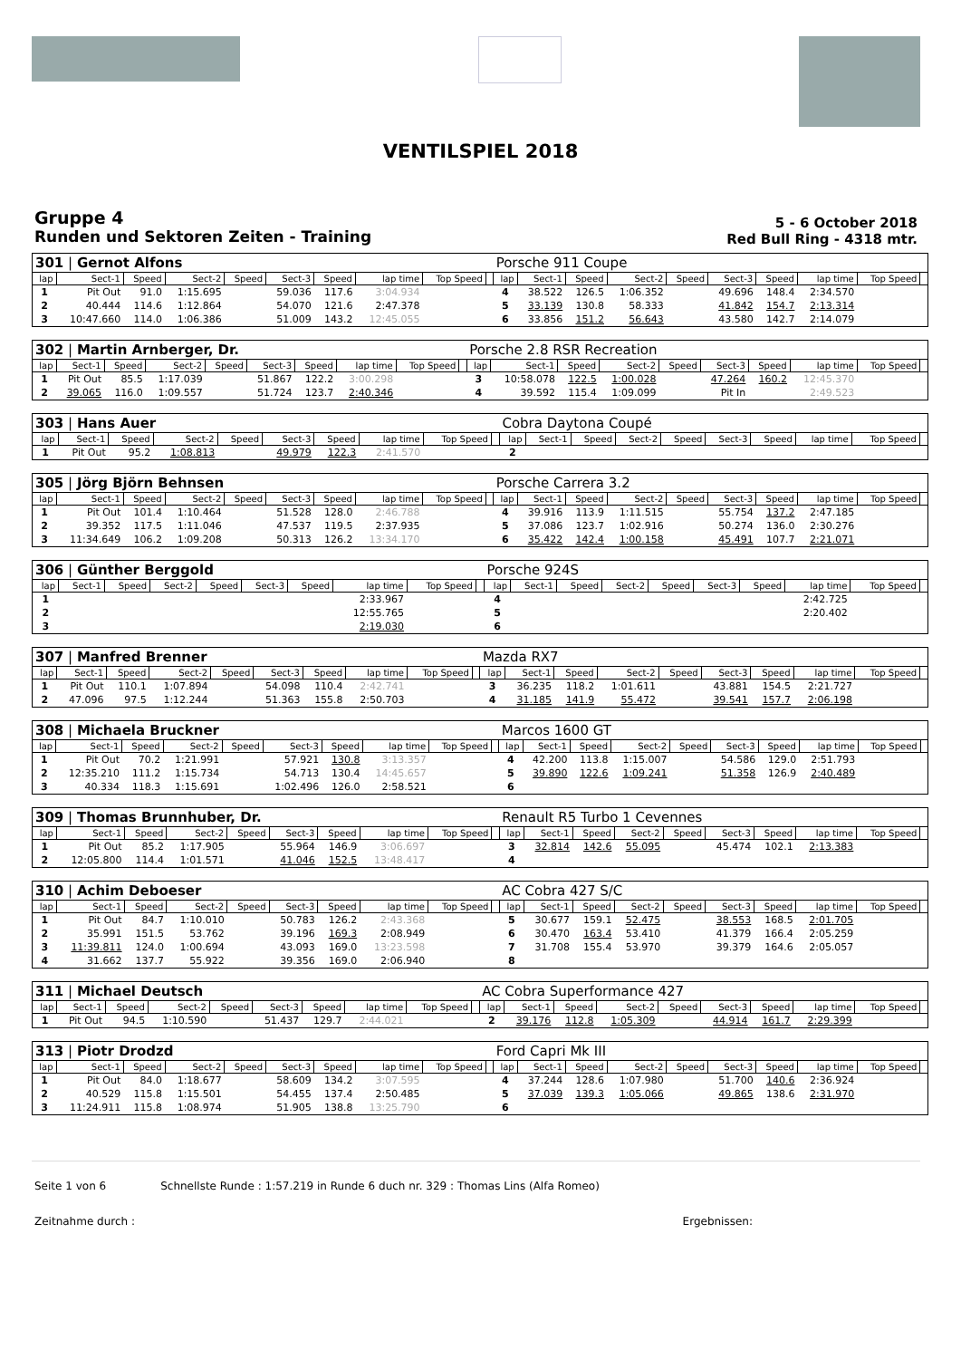VENTILSPIEL 2018
Gruppe 4
Runden und Sektoren Zeiten - Training
5 - 6 October 2018
Red Bull Ring - 4318 mtr.
| 301 / Gernot Alfons | | | | | | | | | | Porsche 911 Coupe | | | | | | | | | |
| lap | Sect-1 | Speed | Sect-2 | Speed | Sect-3 | Speed | lap time | Top Speed | | lap | Sect-1 | Speed | Sect-2 | Speed | Sect-3 | Speed | lap time | Top Speed | |
| 1 | Pit Out | 91.0 | 1:15.695 | | 59.036 | 117.6 | 3:04.934 | | | 4 | 38.522 | 126.5 | 1:06.352 | | 49.696 | 148.4 | 2:34.570 | | |
| 2 | 40.444 | 114.6 | 1:12.864 | | 54.070 | 121.6 | 2:47.378 | | | 5 | 33.139 | 130.8 | 58.333 | | 41.842 | 154.7 | 2:13.314 | | |
| 3 | 10:47.660 | 114.0 | 1:06.386 | | 51.009 | 143.2 | 12:45.055 | | | 6 | 33.856 | 151.2 | 56.643 | | 43.580 | 142.7 | 2:14.079 | | |
| 302 / Martin Arnberger, Dr. | | | | | | | | | | Porsche 2.8 RSR Recreation | | | | | | | | | |
| lap | Sect-1 | Speed | Sect-2 | Speed | Sect-3 | Speed | lap time | Top Speed | | lap | Sect-1 | Speed | Sect-2 | Speed | Sect-3 | Speed | lap time | Top Speed | |
| 1 | Pit Out | 85.5 | 1:17.039 | | 51.867 | 122.2 | 3:00.298 | | | 3 | 10:58.078 | 122.5 | 1:00.028 | | 47.264 | 160.2 | 12:45.370 | | |
| 2 | 39.065 | 116.0 | 1:09.557 | | 51.724 | 123.7 | 2:40.346 | | | 4 | 39.592 | 115.4 | 1:09.099 | | Pit In | | 2:49.523 | | |
| 303 / Hans Auer | | | | | | | | | | Cobra Daytona Coupé | | | | | | | | | |
| lap | Sect-1 | Speed | Sect-2 | Speed | Sect-3 | Speed | lap time | Top Speed | | lap | Sect-1 | Speed | Sect-2 | Speed | Sect-3 | Speed | lap time | Top Speed | |
| 1 | Pit Out | 95.2 | 1:08.813 | | 49.979 | 122.3 | 2:41.570 | | | 2 | | | | | | | | | |
| 305 / Jörg Björn Behnsen | | | | | | | | | | Porsche Carrera 3.2 | | | | | | | | | |
| lap | Sect-1 | Speed | Sect-2 | Speed | Sect-3 | Speed | lap time | Top Speed | | lap | Sect-1 | Speed | Sect-2 | Speed | Sect-3 | Speed | lap time | Top Speed | |
| 1 | Pit Out | 101.4 | 1:10.464 | | 51.528 | 128.0 | 2:46.788 | | | 4 | 39.916 | 113.9 | 1:11.515 | | 55.754 | 137.2 | 2:47.185 | | |
| 2 | 39.352 | 117.5 | 1:11.046 | | 47.537 | 119.5 | 2:37.935 | | | 5 | 37.086 | 123.7 | 1:02.916 | | 50.274 | 136.0 | 2:30.276 | | |
| 3 | 11:34.649 | 106.2 | 1:09.208 | | 50.313 | 126.2 | 13:34.170 | | | 6 | 35.422 | 142.4 | 1:00.158 | | 45.491 | 107.7 | 2:21.071 | | |
| 306 / Günther Berggold | | | | | | | | | | Porsche 924S | | | | | | | | | |
| lap | Sect-1 | Speed | Sect-2 | Speed | Sect-3 | Speed | lap time | Top Speed | | lap | Sect-1 | Speed | Sect-2 | Speed | Sect-3 | Speed | lap time | Top Speed | |
| 1 | | | | | | | 2:33.967 | | | 4 | | | | | | | 2:42.725 | | |
| 2 | | | | | | | 12:55.765 | | | 5 | | | | | | | 2:20.402 | | |
| 3 | | | | | | | 2:19.030 | | | 6 | | | | | | | | | |
| 307 / Manfred Brenner | | | | | | | | | | Mazda RX7 | | | | | | | | | |
| lap | Sect-1 | Speed | Sect-2 | Speed | Sect-3 | Speed | lap time | Top Speed | | lap | Sect-1 | Speed | Sect-2 | Speed | Sect-3 | Speed | lap time | Top Speed | |
| 1 | Pit Out | 110.1 | 1:07.894 | | 54.098 | 110.4 | 2:42.741 | | | 3 | 36.235 | 118.2 | 1:01.611 | | 43.881 | 154.5 | 2:21.727 | | |
| 2 | 47.096 | 97.5 | 1:12.244 | | 51.363 | 155.8 | 2:50.703 | | | 4 | 31.185 | 141.9 | 55.472 | | 39.541 | 157.7 | 2:06.198 | | |
| 308 / Michaela Bruckner | | | | | | | | | | Marcos 1600 GT | | | | | | | | | |
| lap | Sect-1 | Speed | Sect-2 | Speed | Sect-3 | Speed | lap time | Top Speed | | lap | Sect-1 | Speed | Sect-2 | Speed | Sect-3 | Speed | lap time | Top Speed | |
| 1 | Pit Out | 70.2 | 1:21.991 | | 57.921 | 130.8 | 3:13.357 | | | 4 | 42.200 | 113.8 | 1:15.007 | | 54.586 | 129.0 | 2:51.793 | | |
| 2 | 12:35.210 | 111.2 | 1:15.734 | | 54.713 | 130.4 | 14:45.657 | | | 5 | 39.890 | 122.6 | 1:09.241 | | 51.358 | 126.9 | 2:40.489 | | |
| 3 | 40.334 | 118.3 | 1:15.691 | | 1:02.496 | 126.0 | 2:58.521 | | | 6 | | | | | | | | | |
| 309 / Thomas Brunnhuber, Dr. | | | | | | | | | | Renault R5 Turbo 1 Cevennes | | | | | | | | | |
| lap | Sect-1 | Speed | Sect-2 | Speed | Sect-3 | Speed | lap time | Top Speed | | lap | Sect-1 | Speed | Sect-2 | Speed | Sect-3 | Speed | lap time | Top Speed | |
| 1 | Pit Out | 85.2 | 1:17.905 | | 55.964 | 146.9 | 3:06.697 | | | 3 | 32.814 | 142.6 | 55.095 | | 45.474 | 102.1 | 2:13.383 | | |
| 2 | 12:05.800 | 114.4 | 1:01.571 | | 41.046 | 152.5 | 13:48.417 | | | 4 | | | | | | | | | |
| 310 / Achim Deboeser | | | | | | | | | | AC Cobra 427 S/C | | | | | | | | | |
| lap | Sect-1 | Speed | Sect-2 | Speed | Sect-3 | Speed | lap time | Top Speed | | lap | Sect-1 | Speed | Sect-2 | Speed | Sect-3 | Speed | lap time | Top Speed | |
| 1 | Pit Out | 84.7 | 1:10.010 | | 50.783 | 126.2 | 2:43.368 | | | 5 | 30.677 | 159.1 | 52.475 | | 38.553 | 168.5 | 2:01.705 | | |
| 2 | 35.991 | 151.5 | 53.762 | | 39.196 | 169.3 | 2:08.949 | | | 6 | 30.470 | 163.4 | 53.410 | | 41.379 | 166.4 | 2:05.259 | | |
| 3 | 11:39.811 | 124.0 | 1:00.694 | | 43.093 | 169.0 | 13:23.598 | | | 7 | 31.708 | 155.4 | 53.970 | | 39.379 | 164.6 | 2:05.057 | | |
| 4 | 31.662 | 137.7 | 55.922 | | 39.356 | 169.0 | 2:06.940 | | | 8 | | | | | | | | | |
| 311 / Michael Deutsch | | | | | | | | | | AC Cobra Superformance 427 | | | | | | | | | |
| lap | Sect-1 | Speed | Sect-2 | Speed | Sect-3 | Speed | lap time | Top Speed | | lap | Sect-1 | Speed | Sect-2 | Speed | Sect-3 | Speed | lap time | Top Speed | |
| 1 | Pit Out | 94.5 | 1:10.590 | | 51.437 | 129.7 | 2:44.021 | | | 2 | 39.176 | 112.8 | 1:05.309 | | 44.914 | 161.7 | 2:29.399 | | |
| 313 / Piotr Drodzd | | | | | | | | | | Ford Capri Mk III | | | | | | | | | |
| lap | Sect-1 | Speed | Sect-2 | Speed | Sect-3 | Speed | lap time | Top Speed | | lap | Sect-1 | Speed | Sect-2 | Speed | Sect-3 | Speed | lap time | Top Speed | |
| 1 | Pit Out | 84.0 | 1:18.677 | | 58.609 | 134.2 | 3:07.595 | | | 4 | 37.244 | 128.6 | 1:07.980 | | 51.700 | 140.6 | 2:36.924 | | |
| 2 | 40.529 | 115.8 | 1:15.501 | | 54.455 | 137.4 | 2:50.485 | | | 5 | 37.039 | 139.3 | 1:05.066 | | 49.865 | 138.6 | 2:31.970 | | |
| 3 | 11:24.911 | 115.8 | 1:08.974 | | 51.905 | 138.8 | 13:25.790 | | | 6 | | | | | | | | | |
Seite 1 von 6 Schnellste Runde : 1:57.219 in Runde 6 duch nr. 329 : Thomas Lins (Alfa Romeo)
Zeitnahme durch : Ergebnissen: